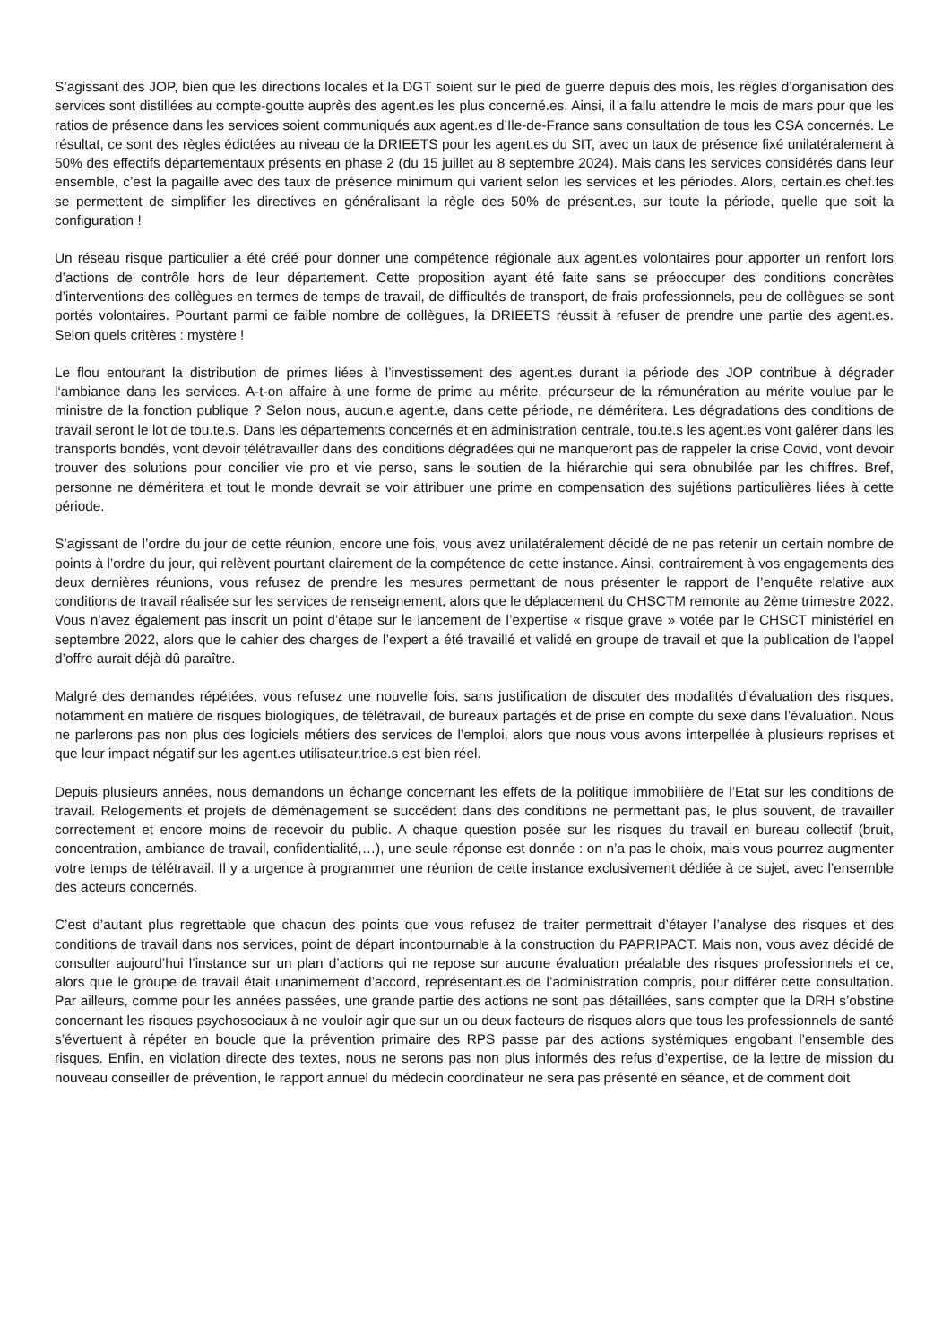S’agissant des JOP, bien que les directions locales et la DGT soient sur le pied de guerre depuis des mois, les règles d’organisation des services sont distillées au compte-goutte auprès des agent.es les plus concerné.es. Ainsi, il a fallu attendre le mois de mars pour que les ratios de présence dans les services soient communiqués aux agent.es d’Ile-de-France sans consultation de tous les CSA concernés. Le résultat, ce sont des règles édictées au niveau de la DRIEETS pour les agent.es du SIT, avec un taux de présence fixé unilatéralement à 50% des effectifs départementaux présents en phase 2 (du 15 juillet au 8 septembre 2024). Mais dans les services considérés dans leur ensemble, c’est la pagaille avec des taux de présence minimum qui varient selon les services et les périodes. Alors, certain.es chef.fes se permettent de simplifier les directives en généralisant la règle des 50% de présent.es, sur toute la période, quelle que soit la configuration !
Un réseau risque particulier a été créé pour donner une compétence régionale aux agent.es volontaires pour apporter un renfort lors d’actions de contrôle hors de leur département. Cette proposition ayant été faite sans se préoccuper des conditions concrètes d’interventions des collègues en termes de temps de travail, de difficultés de transport, de frais professionnels, peu de collègues se sont portés volontaires. Pourtant parmi ce faible nombre de collègues, la DRIEETS réussit à refuser de prendre une partie des agent.es. Selon quels critères : mystère !
Le flou entourant la distribution de primes liées à l’investissement des agent.es durant la période des JOP contribue à dégrader l‘ambiance dans les services. A-t-on affaire à une forme de prime au mérite, précurseur de la rémunération au mérite voulue par le ministre de la fonction publique ? Selon nous, aucun.e agent.e, dans cette période, ne déméritera. Les dégradations des conditions de travail seront le lot de tou.te.s. Dans les départements concernés et en administration centrale, tou.te.s les agent.es vont galérer dans les transports bondés, vont devoir télétravailler dans des conditions dégradées qui ne manqueront pas de rappeler la crise Covid, vont devoir trouver des solutions pour concilier vie pro et vie perso, sans le soutien de la hiérarchie qui sera obnubilée par les chiffres. Bref, personne ne déméritera et tout le monde devrait se voir attribuer une prime en compensation des sujétions particulières liées à cette période.
S’agissant de l’ordre du jour de cette réunion, encore une fois, vous avez unilatéralement décidé de ne pas retenir un certain nombre de points à l’ordre du jour, qui relèvent pourtant clairement de la compétence de cette instance. Ainsi, contrairement à vos engagements des deux dernières réunions, vous refusez de prendre les mesures permettant de nous présenter le rapport de l’enquête relative aux conditions de travail réalisée sur les services de renseignement, alors que le déplacement du CHSCTM remonte au 2ème trimestre 2022. Vous n’avez également pas inscrit un point d’étape sur le lancement de l’expertise « risque grave » votée par le CHSCT ministériel en septembre 2022, alors que le cahier des charges de l’expert a été travaillé et validé en groupe de travail et que la publication de l’appel d’offre aurait déjà dû paraître.
Malgré des demandes répétées, vous refusez une nouvelle fois, sans justification de discuter des modalités d’évaluation des risques, notamment en matière de risques biologiques, de télétravail, de bureaux partagés et de prise en compte du sexe dans l’évaluation. Nous ne parlerons pas non plus des logiciels métiers des services de l’emploi, alors que nous vous avons interpellée à plusieurs reprises et que leur impact négatif sur les agent.es utilisateur.trice.s est bien réel.
Depuis plusieurs années, nous demandons un échange concernant les effets de la politique immobilière de l’Etat sur les conditions de travail. Relogements et projets de déménagement se succèdent dans des conditions ne permettant pas, le plus souvent, de travailler correctement et encore moins de recevoir du public. A chaque question posée sur les risques du travail en bureau collectif (bruit, concentration, ambiance de travail, confidentialité,…), une seule réponse est donnée : on n’a pas le choix, mais vous pourrez augmenter votre temps de télétravail. Il y a urgence à programmer une réunion de cette instance exclusivement dédiée à ce sujet, avec l’ensemble des acteurs concernés.
C’est d’autant plus regrettable que chacun des points que vous refusez de traiter permettrait d’étayer l’analyse des risques et des conditions de travail dans nos services, point de départ incontournable à la construction du PAPRIPACT. Mais non, vous avez décidé de consulter aujourd’hui l’instance sur un plan d’actions qui ne repose sur aucune évaluation préalable des risques professionnels et ce, alors que le groupe de travail était unanimement d’accord, représentant.es de l’administration compris, pour différer cette consultation. Par ailleurs, comme pour les années passées, une grande partie des actions ne sont pas détaillées, sans compter que la DRH s’obstine concernant les risques psychosociaux à ne vouloir agir que sur un ou deux facteurs de risques alors que tous les professionnels de santé s’évertuent à répéter en boucle que la prévention primaire des RPS passe par des actions systémiques engobant l’ensemble des risques. Enfin, en violation directe des textes, nous ne serons pas non plus informés des refus d’expertise, de la lettre de mission du nouveau conseiller de prévention, le rapport annuel du médecin coordinateur ne sera pas présenté en séance, et de comment doit